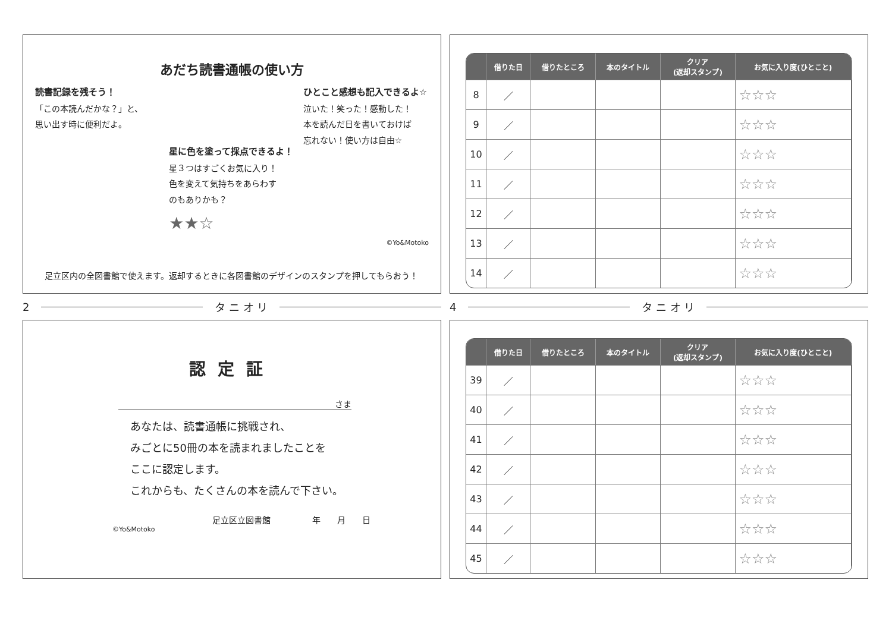あだち読書通帳の使い方
読書記録を残そう！
「この本読んだかな？」と、
思い出す時に便利だよ。
星に色を塗って採点できるよ！
星３つはすごくお気に入り！
色を変えて気持ちをあらわす
のもありかも？
★★☆
ひとこと感想も記入できるよ☆
泣いた！笑った！感動した！
本を読んだ日を書いておけば
忘れない！使い方は自由☆
©Yo&Motoko
足立区内の全図書館で使えます。返却するときに各図書館のデザインのスタンプを押してもらおう！
2 タ ニ オ リ
認定証
さま
あなたは、読書通帳に挑戦され、
みごとに50冊の本を読まれましたことを
ここに認定します。
これからも、たくさんの本を読んで下さい。
足立区立図書館　　　　　年　　月　　日
©Yo&Motoko
| | 借りた日 | 借りたところ | 本のタイトル | クリア (返却スタンプ) | お気に入り度(ひとこと) |
| --- | --- | --- | --- | --- | --- |
| 8 | ／ | | | | ☆☆☆ |
| 9 | ／ | | | | ☆☆☆ |
| 10 | ／ | | | | ☆☆☆ |
| 11 | ／ | | | | ☆☆☆ |
| 12 | ／ | | | | ☆☆☆ |
| 13 | ／ | | | | ☆☆☆ |
| 14 | ／ | | | | ☆☆☆ |
4 タ ニ オ リ
| | 借りた日 | 借りたところ | 本のタイトル | クリア (返却スタンプ) | お気に入り度(ひとこと) |
| --- | --- | --- | --- | --- | --- |
| 39 | ／ | | | | ☆☆☆ |
| 40 | ／ | | | | ☆☆☆ |
| 41 | ／ | | | | ☆☆☆ |
| 42 | ／ | | | | ☆☆☆ |
| 43 | ／ | | | | ☆☆☆ |
| 44 | ／ | | | | ☆☆☆ |
| 45 | ／ | | | | ☆☆☆ |